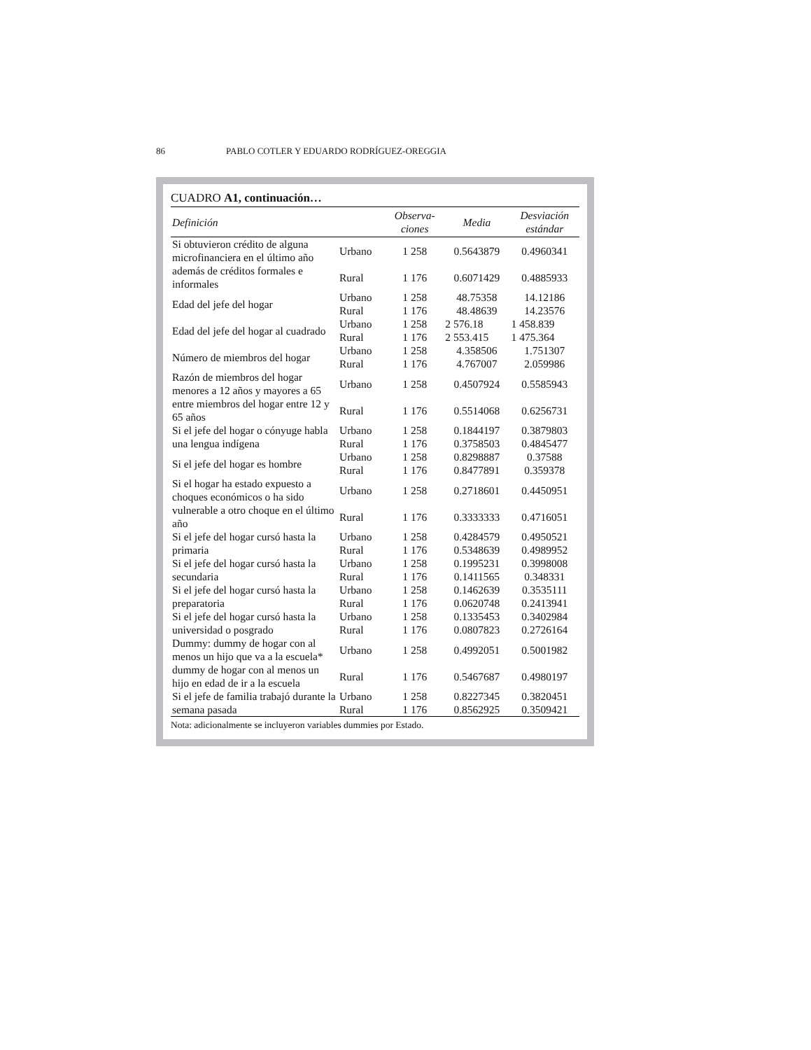86 PABLO COTLER Y EDUARDO RODRÍGUEZ-OREGGIA
CUADRO A1, continuación…
| Definición | | Observa- ciones | Media | Desviación estándar |
| --- | --- | --- | --- | --- |
| Si obtuvieron crédito de alguna microfinanciera en el último año además de créditos formales e informales | Urbano | 1 258 | 0.5643879 | 0.4960341 |
| | Rural | 1 176 | 0.6071429 | 0.4885933 |
| Edad del jefe del hogar | Urbano | 1 258 | 48.75358 | 14.12186 |
| | Rural | 1 176 | 48.48639 | 14.23576 |
| Edad del jefe del hogar al cuadrado | Urbano | 1 258 | 2 576.18 | 1 458.839 |
| | Rural | 1 176 | 2 553.415 | 1 475.364 |
| Número de miembros del hogar | Urbano | 1 258 | 4.358506 | 1.751307 |
| | Rural | 1 176 | 4.767007 | 2.059986 |
| Razón de miembros del hogar menores a 12 años y mayores a 65 entre miembros del hogar entre 12 y 65 años | Urbano | 1 258 | 0.4507924 | 0.5585943 |
| | Rural | 1 176 | 0.5514068 | 0.6256731 |
| Si el jefe del hogar o cónyuge habla una lengua indígena | Urbano | 1 258 | 0.1844197 | 0.3879803 |
| | Rural | 1 176 | 0.3758503 | 0.4845477 |
| Si el jefe del hogar es hombre | Urbano | 1 258 | 0.8298887 | 0.37588 |
| | Rural | 1 176 | 0.8477891 | 0.359378 |
| Si el hogar ha estado expuesto a choques económicos o ha sido vulnerable a otro choque en el último año | Urbano | 1 258 | 0.2718601 | 0.4450951 |
| | Rural | 1 176 | 0.3333333 | 0.4716051 |
| Si el jefe del hogar cursó hasta la primaria | Urbano | 1 258 | 0.4284579 | 0.4950521 |
| | Rural | 1 176 | 0.5348639 | 0.4989952 |
| Si el jefe del hogar cursó hasta la secundaria | Urbano | 1 258 | 0.1995231 | 0.3998008 |
| | Rural | 1 176 | 0.1411565 | 0.348331 |
| Si el jefe del hogar cursó hasta la preparatoria | Urbano | 1 258 | 0.1462639 | 0.3535111 |
| | Rural | 1 176 | 0.0620748 | 0.2413941 |
| Si el jefe del hogar cursó hasta la universidad o posgrado | Urbano | 1 258 | 0.1335453 | 0.3402984 |
| | Rural | 1 176 | 0.0807823 | 0.2726164 |
| Dummy: dummy de hogar con al menos un hijo que va a la escuela* dummy de hogar con al menos un hijo en edad de ir a la escuela | Urbano | 1 258 | 0.4992051 | 0.5001982 |
| | Rural | 1 176 | 0.5467687 | 0.4980197 |
| Si el jefe de familia trabajó durante la semana pasada | Urbano | 1 258 | 0.8227345 | 0.3820451 |
| | Rural | 1 176 | 0.8562925 | 0.3509421 |
Nota: adicionalmente se incluyeron variables dummies por Estado.